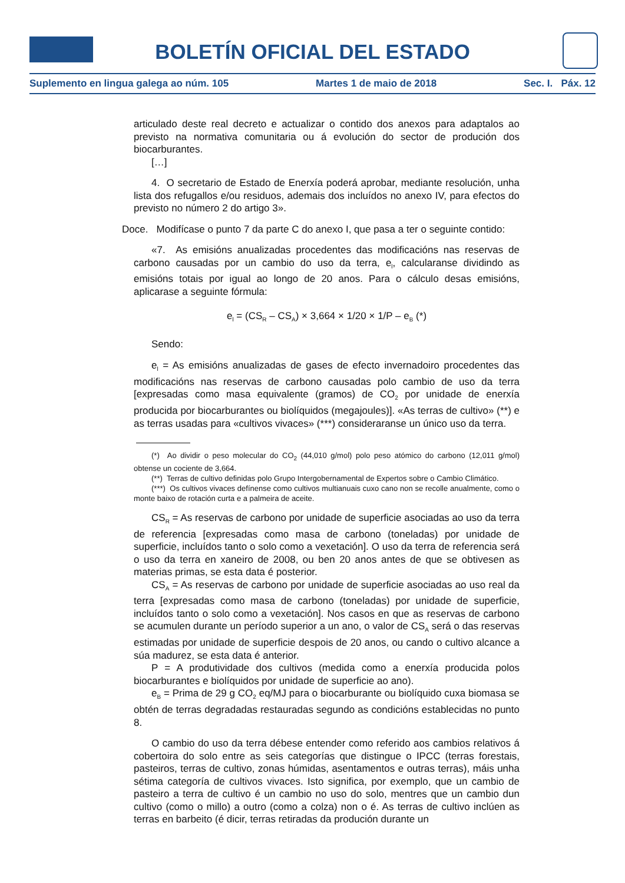BOLETÍN OFICIAL DEL ESTADO
Suplemento en lingua galega ao núm. 105 Martes 1 de maio de 2018 Sec. I. Páx. 12
articulado deste real decreto e actualizar o contido dos anexos para adaptalos ao previsto na normativa comunitaria ou á evolución do sector de produción dos biocarburantes.
[…]
4. O secretario de Estado de Enerxía poderá aprobar, mediante resolución, unha lista dos refugallos e/ou residuos, ademais dos incluídos no anexo IV, para efectos do previsto no número 2 do artigo 3».
Doce. Modifícase o punto 7 da parte C do anexo I, que pasa a ter o seguinte contido:
«7. As emisións anualizadas procedentes das modificacións nas reservas de carbono causadas por un cambio do uso da terra, e<sub>l</sub>, calcularanse dividindo as emisións totais por igual ao longo de 20 anos. Para o cálculo desas emisións, aplicarase a seguinte fórmula:
e<sub>l</sub> = (CS<sub>R</sub> – CS<sub>A</sub>) × 3,664 × 1/20 × 1/P – e<sub>B</sub> (*)
Sendo:
e<sub>l</sub> = As emisións anualizadas de gases de efecto invernadoiro procedentes das modificacións nas reservas de carbono causadas polo cambio de uso da terra [expresadas como masa equivalente (gramos) de CO<sub>2</sub> por unidade de enerxía producida por biocarburantes ou biolíquidos (megajoules)]. «As terras de cultivo» (**) e as terras usadas para «cultivos vivaces» (***) consideraranse un único uso da terra.
(*) Ao dividir o peso molecular do CO<sub>2</sub> (44,010 g/mol) polo peso atómico do carbono (12,011 g/mol) obtense un cociente de 3,664.
(**) Terras de cultivo definidas polo Grupo Intergobernamental de Expertos sobre o Cambio Climático.
(***) Os cultivos vivaces defínense como cultivos multianuais cuxo cano non se recolle anualmente, como o monte baixo de rotación curta e a palmeira de aceite.
CS<sub>R</sub> = As reservas de carbono por unidade de superficie asociadas ao uso da terra de referencia [expresadas como masa de carbono (toneladas) por unidade de superficie, incluídos tanto o solo como a vexetación]. O uso da terra de referencia será o uso da terra en xaneiro de 2008, ou ben 20 anos antes de que se obtivesen as materias primas, se esta data é posterior.
CS<sub>A</sub> = As reservas de carbono por unidade de superficie asociadas ao uso real da terra [expresadas como masa de carbono (toneladas) por unidade de superficie, incluídos tanto o solo como a vexetación]. Nos casos en que as reservas de carbono se acumulen durante un período superior a un ano, o valor de CS<sub>A</sub> será o das reservas estimadas por unidade de superficie despois de 20 anos, ou cando o cultivo alcance a súa madurez, se esta data é anterior.
P = A produtividade dos cultivos (medida como a enerxía producida polos biocarburantes e biolíquidos por unidade de superficie ao ano).
e<sub>B</sub> = Prima de 29 g CO<sub>2</sub> eq/MJ para o biocarburante ou biolíquido cuxa biomasa se obtén de terras degradadas restauradas segundo as condicións establecidas no punto 8.
O cambio do uso da terra débese entender como referido aos cambios relativos á cobertoira do solo entre as seis categorías que distingue o IPCC (terras forestais, pasteiros, terras de cultivo, zonas húmidas, asentamentos e outras terras), máis unha sétima categoría de cultivos vivaces. Isto significa, por exemplo, que un cambio de pasteiro a terra de cultivo é un cambio no uso do solo, mentres que un cambio dun cultivo (como o millo) a outro (como a colza) non o é. As terras de cultivo inclúen as terras en barbeito (é dicir, terras retiradas da produción durante un